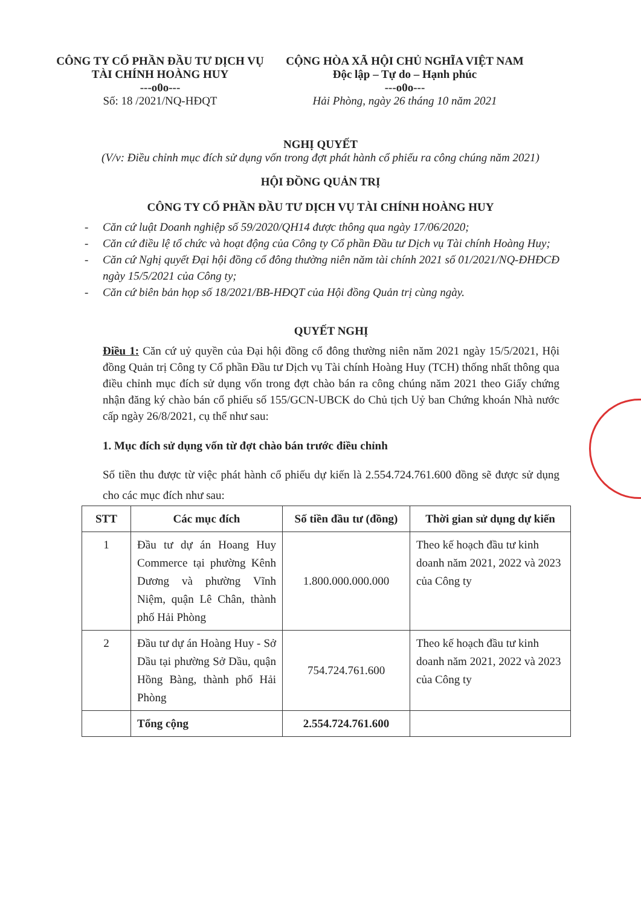CÔNG TY CỔ PHẦN ĐẦU TƯ DỊCH VỤ
TÀI CHÍNH HOÀNG HUY
---o0o---
Số: 18 /2021/NQ-HĐQT
CỘNG HÒA XÃ HỘI CHỦ NGHĨA VIỆT NAM
Độc lập – Tự do – Hạnh phúc
---o0o---
Hải Phòng, ngày 26 tháng 10 năm 2021
NGHỊ QUYẾT
(V/v: Điều chỉnh mục đích sử dụng vốn trong đợt phát hành cổ phiếu ra công chúng năm 2021)
HỘI ĐỒNG QUẢN TRỊ
CÔNG TY CỔ PHẦN ĐẦU TƯ DỊCH VỤ TÀI CHÍNH HOÀNG HUY
- Căn cứ luật Doanh nghiệp số 59/2020/QH14 được thông qua ngày 17/06/2020;
- Căn cứ điều lệ tổ chức và hoạt động của Công ty Cổ phần Đầu tư Dịch vụ Tài chính Hoàng Huy;
- Căn cứ Nghị quyết Đại hội đồng cổ đông thường niên năm tài chính 2021 số 01/2021/NQ-ĐHĐCĐ ngày 15/5/2021 của Công ty;
- Căn cứ biên bản họp số 18/2021/BB-HĐQT của Hội đồng Quản trị cùng ngày.
QUYẾT NGHỊ
Điều 1: Căn cứ uỷ quyền của Đại hội đồng cổ đông thường niên năm 2021 ngày 15/5/2021, Hội đồng Quản trị Công ty Cổ phần Đầu tư Dịch vụ Tài chính Hoàng Huy (TCH) thống nhất thông qua điều chỉnh mục đích sử dụng vốn trong đợt chào bán ra công chúng năm 2021 theo Giấy chứng nhận đăng ký chào bán cổ phiếu số 155/GCN-UBCK do Chủ tịch Uỷ ban Chứng khoán Nhà nước cấp ngày 26/8/2021, cụ thể như sau:
1. Mục đích sử dụng vốn từ đợt chào bán trước điều chỉnh
Số tiền thu được từ việc phát hành cổ phiếu dự kiến là 2.554.724.761.600 đồng sẽ được sử dụng cho các mục đích như sau:
| STT | Các mục đích | Số tiền đầu tư (đồng) | Thời gian sử dụng dự kiến |
| --- | --- | --- | --- |
| 1 | Đầu tư dự án Hoang Huy Commerce tại phường Kênh Dương và phường Vĩnh Niệm, quận Lê Chân, thành phố Hải Phòng | 1.800.000.000.000 | Theo kế hoạch đầu tư kinh doanh năm 2021, 2022 và 2023 của Công ty |
| 2 | Đầu tư dự án Hoàng Huy - Sở Dầu tại phường Sở Dầu, quận Hồng Bàng, thành phố Hải Phòng | 754.724.761.600 | Theo kế hoạch đầu tư kinh doanh năm 2021, 2022 và 2023 của Công ty |
| | Tổng cộng | 2.554.724.761.600 | |